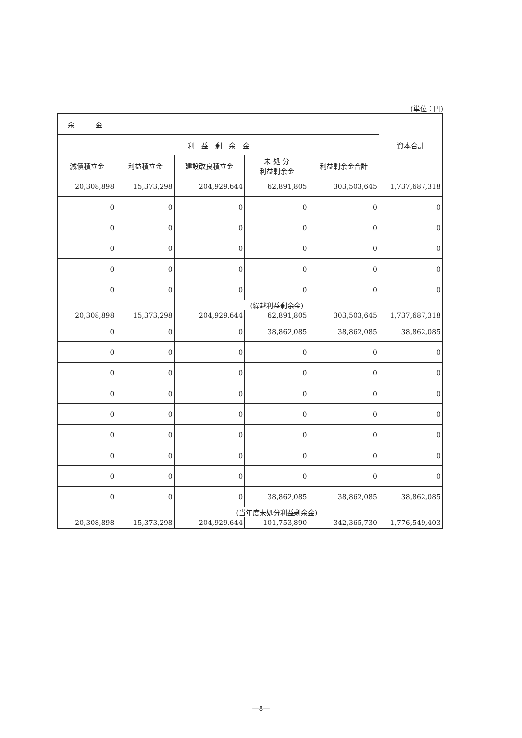(単位：円)
| 余 金 | | | | | 資本合計 |
| --- | --- | --- | --- | --- | --- |
| 利 益 剰 余 金 | | | | | |
| 減債積立金 | 利益積立金 | 建設改良積立金 | 未 処 分 利益剰余金 | 利益剰余金合計 | |
| 20,308,898 | 15,373,298 | 204,929,644 | 62,891,805 | 303,503,645 | 1,737,687,318 |
| 0 | 0 | 0 | 0 | 0 | 0 |
| 0 | 0 | 0 | 0 | 0 | 0 |
| 0 | 0 | 0 | 0 | 0 | 0 |
| 0 | 0 | 0 | 0 | 0 | 0 |
| 0 | 0 | 0 | 0 | 0 | 0 |
| | | (繰越利益剰余金) | | | |
| 20,308,898 | 15,373,298 | 204,929,644 | 62,891,805 | 303,503,645 | 1,737,687,318 |
| 0 | 0 | 0 | 38,862,085 | 38,862,085 | 38,862,085 |
| 0 | 0 | 0 | 0 | 0 | 0 |
| 0 | 0 | 0 | 0 | 0 | 0 |
| 0 | 0 | 0 | 0 | 0 | 0 |
| 0 | 0 | 0 | 0 | 0 | 0 |
| 0 | 0 | 0 | 0 | 0 | 0 |
| 0 | 0 | 0 | 0 | 0 | 0 |
| 0 | 0 | 0 | 0 | 0 | 0 |
| 0 | 0 | 0 | 38,862,085 | 38,862,085 | 38,862,085 |
| | | (当年度未処分利益剰余金) | | | |
| 20,308,898 | 15,373,298 | 204,929,644 | 101,753,890 | 342,365,730 | 1,776,549,403 |
—8—